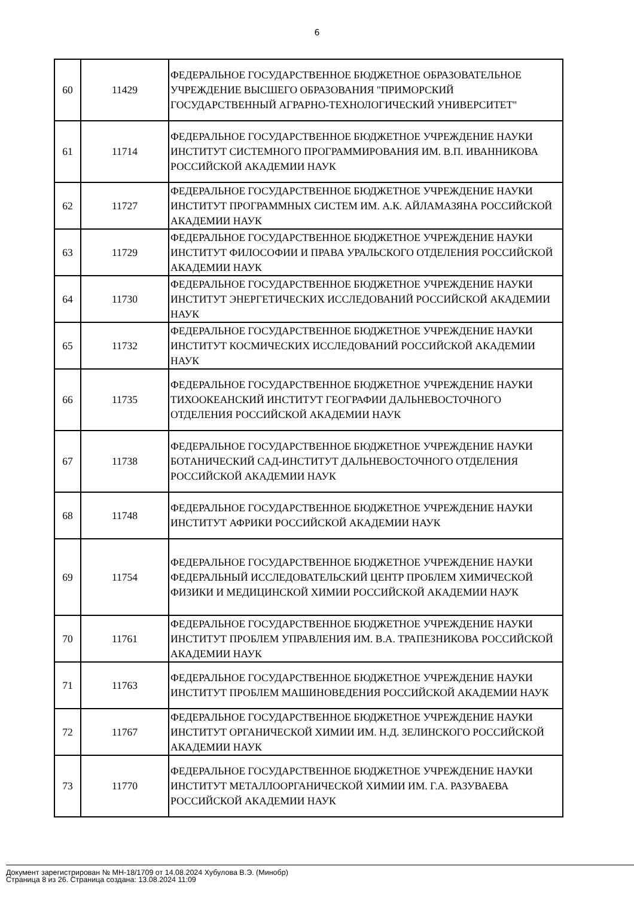6
| 60 | 11429 | ФЕДЕРАЛЬНОЕ ГОСУДАРСТВЕННОЕ БЮДЖЕТНОЕ ОБРАЗОВАТЕЛЬНОЕ УЧРЕЖДЕНИЕ ВЫСШЕГО ОБРАЗОВАНИЯ "ПРИМОРСКИЙ ГОСУДАРСТВЕННЫЙ АГРАРНО-ТЕХНОЛОГИЧЕСКИЙ УНИВЕРСИТЕТ" |
| 61 | 11714 | ФЕДЕРАЛЬНОЕ ГОСУДАРСТВЕННОЕ БЮДЖЕТНОЕ УЧРЕЖДЕНИЕ НАУКИ ИНСТИТУТ СИСТЕМНОГО ПРОГРАММИРОВАНИЯ ИМ. В.П. ИВАННИКОВА РОССИЙСКОЙ АКАДЕМИИ НАУК |
| 62 | 11727 | ФЕДЕРАЛЬНОЕ ГОСУДАРСТВЕННОЕ БЮДЖЕТНОЕ УЧРЕЖДЕНИЕ НАУКИ ИНСТИТУТ ПРОГРАММНЫХ СИСТЕМ ИМ. А.К. АЙЛАМАЗЯНА РОССИЙСКОЙ АКАДЕМИИ НАУК |
| 63 | 11729 | ФЕДЕРАЛЬНОЕ ГОСУДАРСТВЕННОЕ БЮДЖЕТНОЕ УЧРЕЖДЕНИЕ НАУКИ ИНСТИТУТ ФИЛОСОФИИ И ПРАВА УРАЛЬСКОГО ОТДЕЛЕНИЯ РОССИЙСКОЙ АКАДЕМИИ НАУК |
| 64 | 11730 | ФЕДЕРАЛЬНОЕ ГОСУДАРСТВЕННОЕ БЮДЖЕТНОЕ УЧРЕЖДЕНИЕ НАУКИ ИНСТИТУТ ЭНЕРГЕТИЧЕСКИХ ИССЛЕДОВАНИЙ РОССИЙСКОЙ АКАДЕМИИ НАУК |
| 65 | 11732 | ФЕДЕРАЛЬНОЕ ГОСУДАРСТВЕННОЕ БЮДЖЕТНОЕ УЧРЕЖДЕНИЕ НАУКИ ИНСТИТУТ КОСМИЧЕСКИХ ИССЛЕДОВАНИЙ РОССИЙСКОЙ АКАДЕМИИ НАУК |
| 66 | 11735 | ФЕДЕРАЛЬНОЕ ГОСУДАРСТВЕННОЕ БЮДЖЕТНОЕ УЧРЕЖДЕНИЕ НАУКИ ТИХООКЕАНСКИЙ ИНСТИТУТ ГЕОГРАФИИ ДАЛЬНЕВОСТОЧНОГО ОТДЕЛЕНИЯ РОССИЙСКОЙ АКАДЕМИИ НАУК |
| 67 | 11738 | ФЕДЕРАЛЬНОЕ ГОСУДАРСТВЕННОЕ БЮДЖЕТНОЕ УЧРЕЖДЕНИЕ НАУКИ БОТАНИЧЕСКИЙ САД-ИНСТИТУТ ДАЛЬНЕВОСТОЧНОГО ОТДЕЛЕНИЯ РОССИЙСКОЙ АКАДЕМИИ НАУК |
| 68 | 11748 | ФЕДЕРАЛЬНОЕ ГОСУДАРСТВЕННОЕ БЮДЖЕТНОЕ УЧРЕЖДЕНИЕ НАУКИ ИНСТИТУТ АФРИКИ РОССИЙСКОЙ АКАДЕМИИ НАУК |
| 69 | 11754 | ФЕДЕРАЛЬНОЕ ГОСУДАРСТВЕННОЕ БЮДЖЕТНОЕ УЧРЕЖДЕНИЕ НАУКИ ФЕДЕРАЛЬНЫЙ ИССЛЕДОВАТЕЛЬСКИЙ ЦЕНТР ПРОБЛЕМ ХИМИЧЕСКОЙ ФИЗИКИ И МЕДИЦИНСКОЙ ХИМИИ РОССИЙСКОЙ АКАДЕМИИ НАУК |
| 70 | 11761 | ФЕДЕРАЛЬНОЕ ГОСУДАРСТВЕННОЕ БЮДЖЕТНОЕ УЧРЕЖДЕНИЕ НАУКИ ИНСТИТУТ ПРОБЛЕМ УПРАВЛЕНИЯ ИМ. В.А. ТРАПЕЗНИКОВА РОССИЙСКОЙ АКАДЕМИИ НАУК |
| 71 | 11763 | ФЕДЕРАЛЬНОЕ ГОСУДАРСТВЕННОЕ БЮДЖЕТНОЕ УЧРЕЖДЕНИЕ НАУКИ ИНСТИТУТ ПРОБЛЕМ МАШИНОВЕДЕНИЯ РОССИЙСКОЙ АКАДЕМИИ НАУК |
| 72 | 11767 | ФЕДЕРАЛЬНОЕ ГОСУДАРСТВЕННОЕ БЮДЖЕТНОЕ УЧРЕЖДЕНИЕ НАУКИ ИНСТИТУТ ОРГАНИЧЕСКОЙ ХИМИИ ИМ. Н.Д. ЗЕЛИНСКОГО РОССИЙСКОЙ АКАДЕМИИ НАУК |
| 73 | 11770 | ФЕДЕРАЛЬНОЕ ГОСУДАРСТВЕННОЕ БЮДЖЕТНОЕ УЧРЕЖДЕНИЕ НАУКИ ИНСТИТУТ МЕТАЛЛООРГАНИЧЕСКОЙ ХИМИИ ИМ. Г.А. РАЗУВАЕВА РОССИЙСКОЙ АКАДЕМИИ НАУК |
Документ зарегистрирован № МН-18/1709 от 14.08.2024 Хубулова В.Э. (Минобр)
Страница 8 из 26. Страница создана: 13.08.2024 11:09